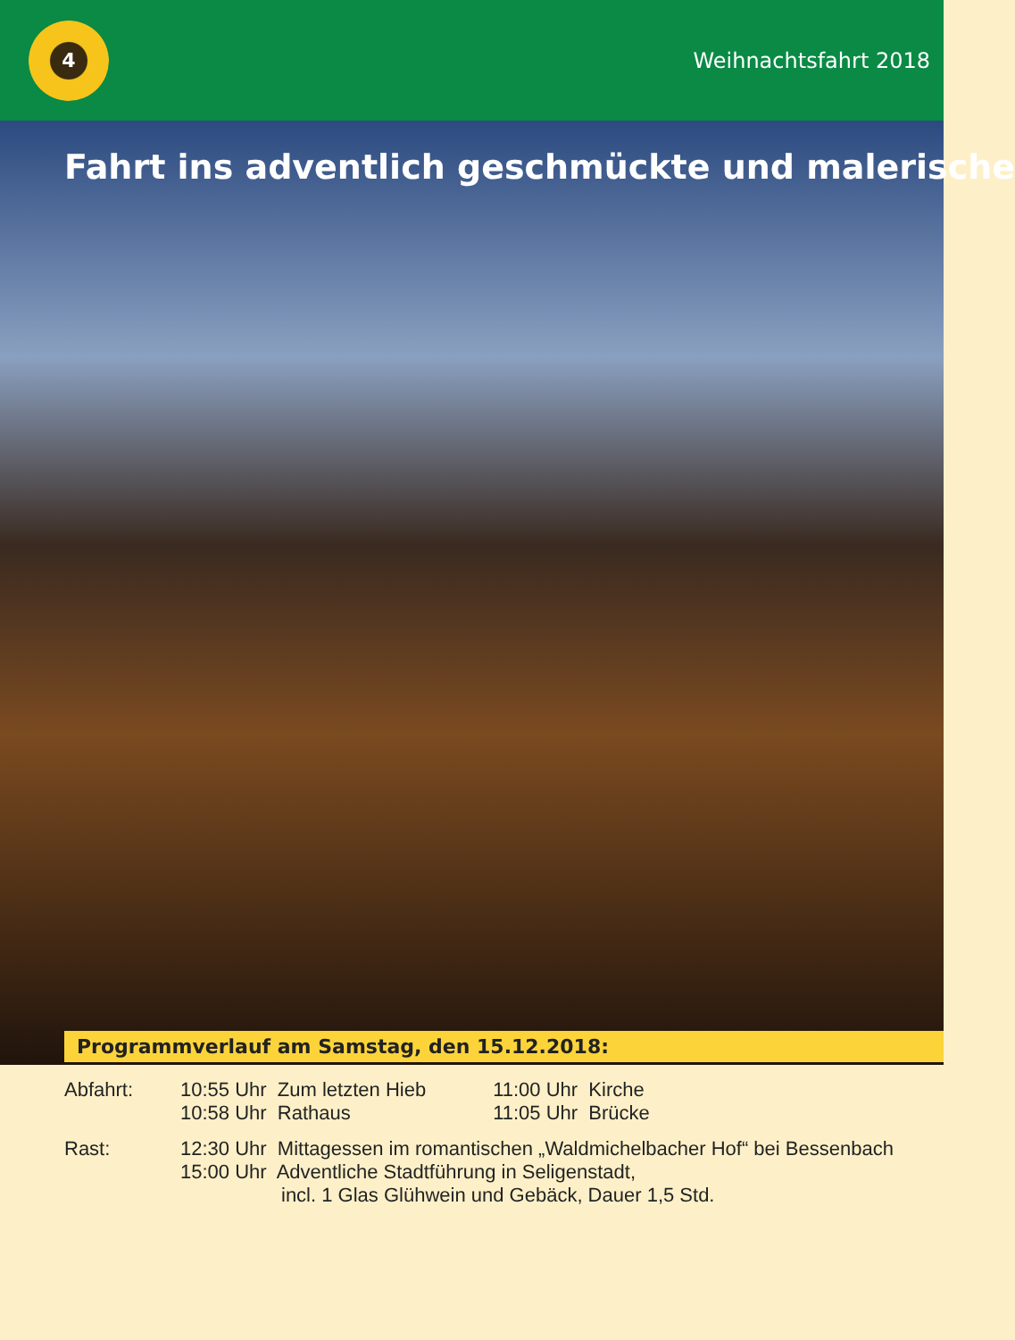4
Weihnachtsfahrt 2018
Fahrt ins adventlich geschmückte und malerische
Programmverlauf am Samstag, den 15.12.2018:
Abfahrt: 10:55 Uhr Zum letzten Hieb
10:58 Uhr Rathaus
11:00 Uhr Kirche
11:05 Uhr Brücke
Rast: 12:30 Uhr Mittagessen im romantischen „Waldmichelbacher Hof“ bei Bessenbach
15:00 Uhr Adventliche Stadtführung in Seligenstadt,
incl. 1 Glas Glühwein und Gebäck, Dauer 1,5 Std.